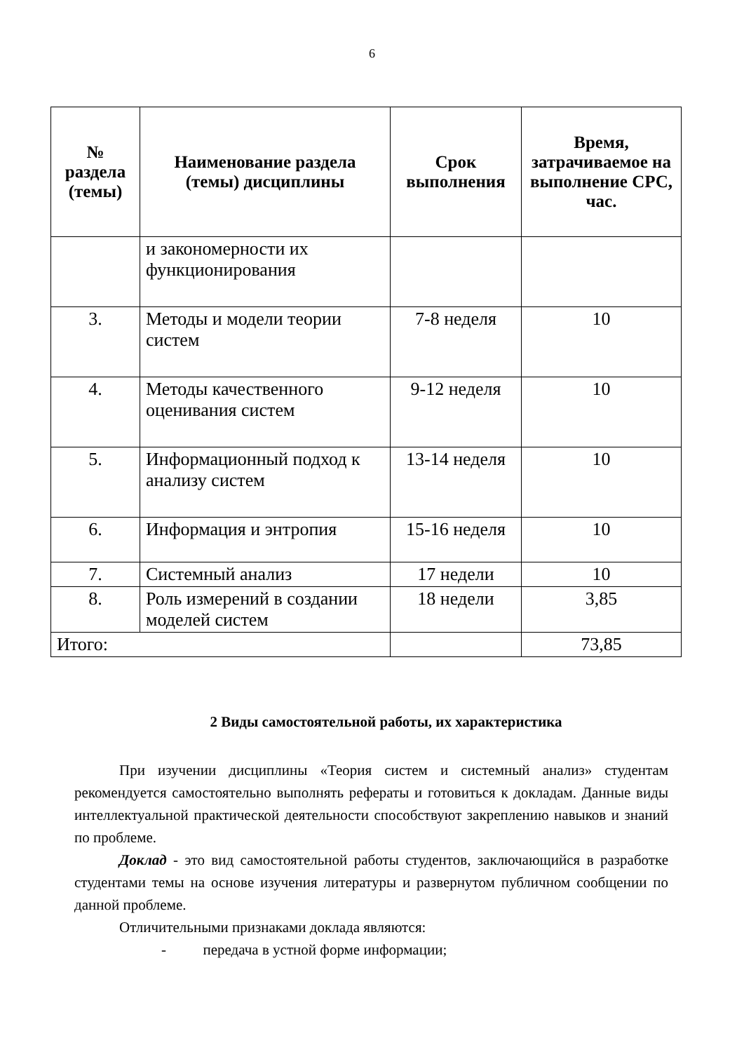6
| № раздела (темы) | Наименование раздела (темы) дисциплины | Срок выполнения | Время, затрачиваемое на выполнение СРС, час. |
| --- | --- | --- | --- |
| | и закономерности их функционирования | | |
| 3. | Методы и модели теории систем | 7-8 неделя | 10 |
| 4. | Методы качественного оценивания систем | 9-12 неделя | 10 |
| 5. | Информационный подход к анализу систем | 13-14 неделя | 10 |
| 6. | Информация и энтропия | 15-16 неделя | 10 |
| 7. | Системный анализ | 17 недели | 10 |
| 8. | Роль измерений в создании моделей систем | 18 недели | 3,85 |
| Итого: | | | 73,85 |
2 Виды самостоятельной работы, их характеристика
При изучении дисциплины «Теория систем и системный анализ» студентам рекомендуется самостоятельно выполнять рефераты и готовиться к докладам. Данные виды интеллектуальной практической деятельности способствуют закреплению навыков и знаний по проблеме.
Доклад - это вид самостоятельной работы студентов, заключающийся в разработке студентами темы на основе изучения литературы и развернутом публичном сообщении по данной проблеме.
Отличительными признаками доклада являются:
- передача в устной форме информации;